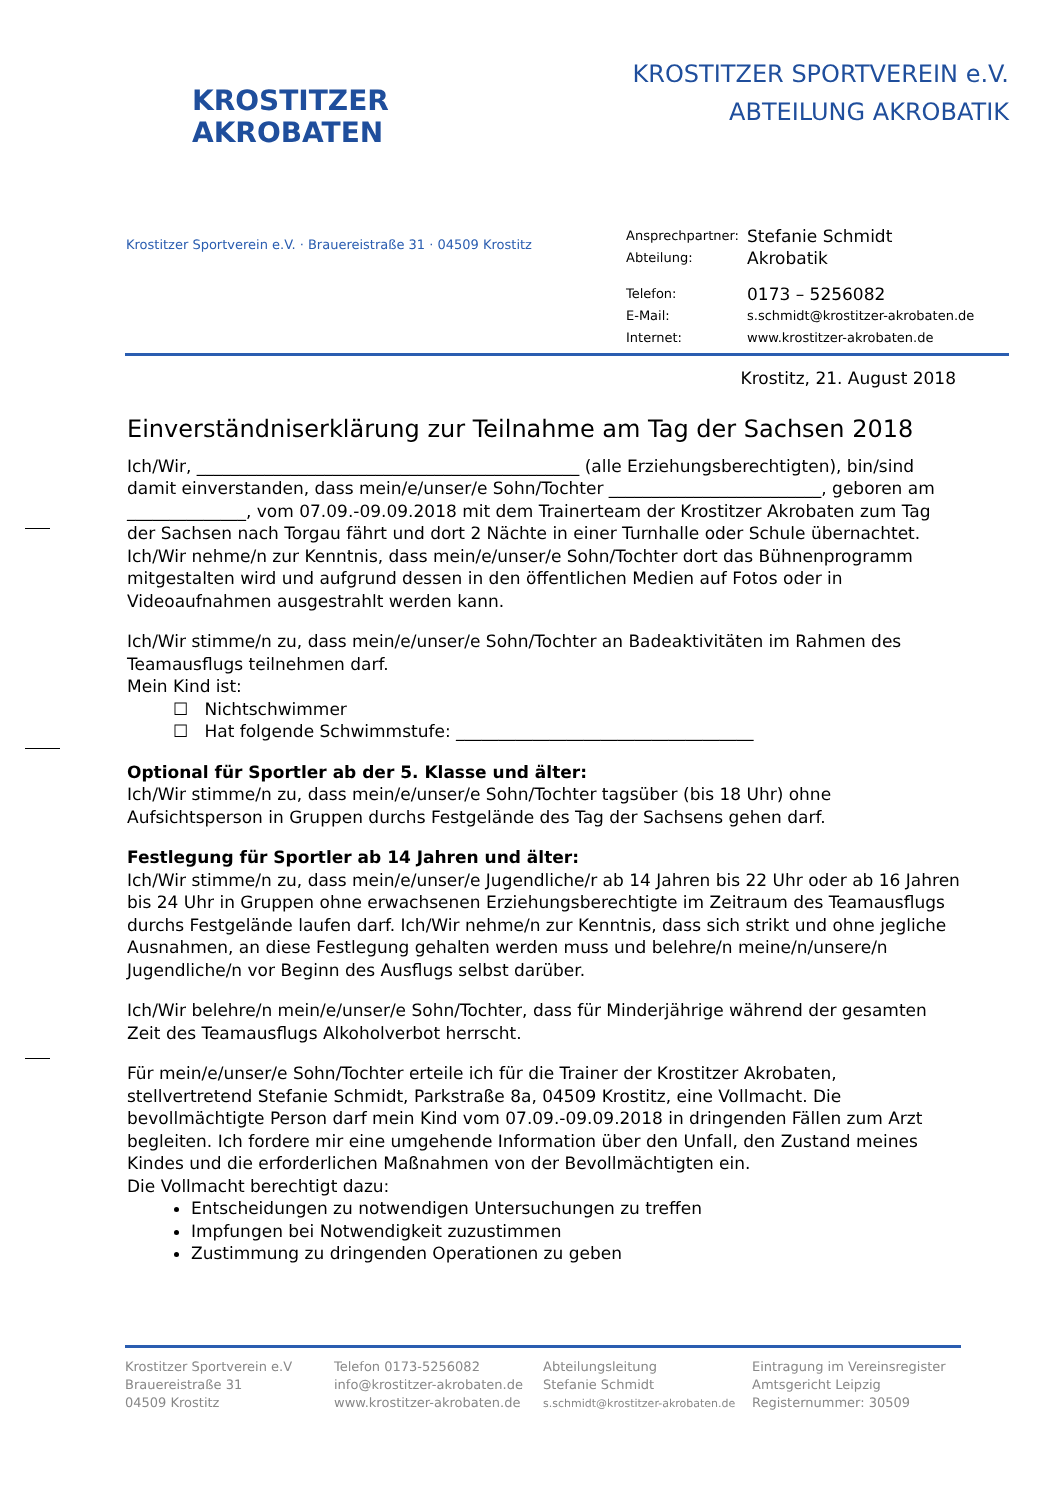KROSTITZER
AKROBATEN
KROSTITZER SPORTVEREIN e.V.
ABTEILUNG AKROBATIK
Krostitzer Sportverein e.V. · Brauereistraße 31 · 04509 Krostitz
| Ansprechpartner: | Stefanie Schmidt |
| Abteilung: | Akrobatik |
| Telefon: | 0173 – 5256082 |
| E-Mail: | s.schmidt@krostitzer-akrobaten.de |
| Internet: | www.krostitzer-akrobaten.de |
Krostitz, 21. August 2018
Einverständniserklärung zur Teilnahme am Tag der Sachsen 2018
Ich/Wir, _____________________________________________ (alle Erziehungsberechtigten), bin/sind damit einverstanden, dass mein/e/unser/e Sohn/Tochter _________________________, geboren am ______________, vom 07.09.-09.09.2018 mit dem Trainerteam der Krostitzer Akrobaten zum Tag der Sachsen nach Torgau fährt und dort 2 Nächte in einer Turnhalle oder Schule übernachtet. Ich/Wir nehme/n zur Kenntnis, dass mein/e/unser/e Sohn/Tochter dort das Bühnenprogramm mitgestalten wird und aufgrund dessen in den öffentlichen Medien auf Fotos oder in Videoaufnahmen ausgestrahlt werden kann.
Ich/Wir stimme/n zu, dass mein/e/unser/e Sohn/Tochter an Badeaktivitäten im Rahmen des Teamausflugs teilnehmen darf.
Mein Kind ist:
☐ Nichtschwimmer
☐ Hat folgende Schwimmstufe: ___________________________________
Optional für Sportler ab der 5. Klasse und älter:
Ich/Wir stimme/n zu, dass mein/e/unser/e Sohn/Tochter tagsüber (bis 18 Uhr) ohne Aufsichtsperson in Gruppen durchs Festgelände des Tag der Sachsens gehen darf.
Festlegung für Sportler ab 14 Jahren und älter:
Ich/Wir stimme/n zu, dass mein/e/unser/e Jugendliche/r ab 14 Jahren bis 22 Uhr oder ab 16 Jahren bis 24 Uhr in Gruppen ohne erwachsenen Erziehungsberechtigte im Zeitraum des Teamausflugs durchs Festgelände laufen darf. Ich/Wir nehme/n zur Kenntnis, dass sich strikt und ohne jegliche Ausnahmen, an diese Festlegung gehalten werden muss und belehre/n meine/n/unsere/n Jugendliche/n vor Beginn des Ausflugs selbst darüber.
Ich/Wir belehre/n mein/e/unser/e Sohn/Tochter, dass für Minderjährige während der gesamten Zeit des Teamausflugs Alkoholverbot herrscht.
Für mein/e/unser/e Sohn/Tochter erteile ich für die Trainer der Krostitzer Akrobaten, stellvertretend Stefanie Schmidt, Parkstraße 8a, 04509 Krostitz, eine Vollmacht. Die bevollmächtigte Person darf mein Kind vom 07.09.-09.09.2018 in dringenden Fällen zum Arzt begleiten. Ich fordere mir eine umgehende Information über den Unfall, den Zustand meines Kindes und die erforderlichen Maßnahmen von der Bevollmächtigten ein.
Die Vollmacht berechtigt dazu:
Entscheidungen zu notwendigen Untersuchungen zu treffen
Impfungen bei Notwendigkeit zuzustimmen
Zustimmung zu dringenden Operationen zu geben
Krostitzer Sportverein e.V
Brauereistraße 31
04509 Krostitz
Telefon 0173-5256082
info@krostitzer-akrobaten.de
www.krostitzer-akrobaten.de
Abteilungsleitung
Stefanie Schmidt
s.schmidt@krostitzer-akrobaten.de
Eintragung im Vereinsregister
Amtsgericht Leipzig
Registernummer: 30509